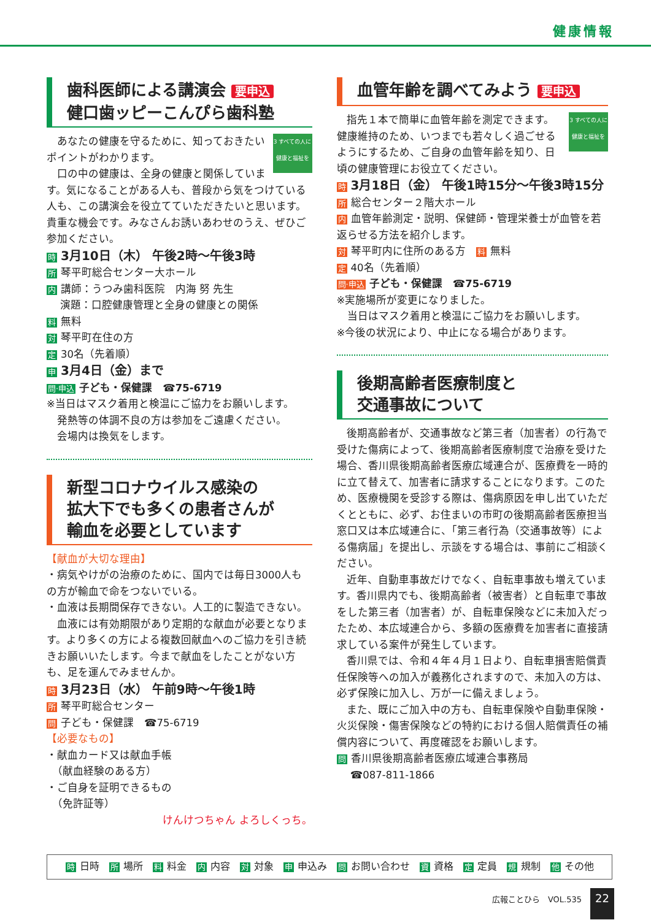健康情報
歯科医師による講演会 要申込
健口歯ッピーこんぴら歯科塾
3 すべての人に健康と福祉を
あなたの健康を守るために、知っておきたいポイントがわかります。
口の中の健康は、全身の健康と関係しています。気になることがある人も、普段から気をつけている人も、この講演会を役立てていただきたいと思います。貴重な機会です。みなさんお誘いあわせのうえ、ぜひご参加ください。
時 3月10日（木） 午後2時～午後3時
所琴平町総合センター大ホール
内講師：うつみ歯科医院　内海 努 先生
　 演題：口腔健康管理と全身の健康との関係
料無料
対琴平町在住の方
定 30名（先着順）
申 3月4日（金）まで
問·申込 子ども・保健課　☎75-6719
※当日はマスク着用と検温にご協力をお願いします。
　発熱等の体調不良の方は参加をご遠慮ください。
　会場内は換気をします。
新型コロナウイルス感染の
拡大下でも多くの患者さんが
輸血を必要としています
【献血が大切な理由】
・病気やけがの治療のために、国内では毎日3000人もの方が輸血で命をつないでいる。
・血液は長期間保存できない。人工的に製造できない。
血液には有効期限があり定期的な献血が必要となります。より多くの方による複数回献血へのご協力を引き続きお願いいたします。今まで献血をしたことがない方も、足を運んでみませんか。
時 3月23日（水） 午前9時～午後1時
所琴平町総合センター
問子ども・保健課　☎75-6719
【必要なもの】
・献血カード又は献血手帳
　（献血経験のある方）
・ご自身を証明できるもの
　（免許証等）
けんけつちゃん よろしくっち。
血管年齢を調べてみよう 要申込
3 すべての人に健康と福祉を
指先１本で簡単に血管年齢を測定できます。健康維持のため、いつまでも若々しく過ごせるようにするため、ご自身の血管年齢を知り、日頃の健康管理にお役立てください。
時 3月18日（金） 午後1時15分～午後3時15分
所総合センター２階大ホール
内血管年齢測定・説明、保健師・管理栄養士が血管を若返らせる方法を紹介します。
対琴平町内に住所のある方　料 無料
定 40名（先着順）
問·申込 子ども・保健課　☎75-6719
※実施場所が変更になりました。
　当日はマスク着用と検温にご協力をお願いします。
※今後の状況により、中止になる場合があります。
後期高齢者医療制度と
交通事故について
後期高齢者が、交通事故など第三者（加害者）の行為で受けた傷病によって、後期高齢者医療制度で治療を受けた場合、香川県後期高齢者医療広域連合が、医療費を一時的に立て替えて、加害者に請求することになります。このため、医療機関を受診する際は、傷病原因を申し出ていただくとともに、必ず、お住まいの市町の後期高齢者医療担当窓口又は本広域連合に、「第三者行為（交通事故等）による傷病届」を提出し、示談をする場合は、事前にご相談ください。
近年、自動車事故だけでなく、自転車事故も増えています。香川県内でも、後期高齢者（被害者）と自転車で事故をした第三者（加害者）が、自転車保険などに未加入だったため、本広域連合から、多額の医療費を加害者に直接請求している案件が発生しています。
香川県では、令和４年４月１日より、自転車損害賠償責任保険等への加入が義務化されますので、未加入の方は、必ず保険に加入し、万が一に備えましょう。
また、既にご加入中の方も、自転車保険や自動車保険・火災保険・傷害保険などの特約における個人賠償責任の補償内容について、再度確認をお願いします。
問香川県後期高齢者医療広域連合事務局
　 ☎087-811-1866
時日時　所 場所　料 料金　内 内容　対 対象　申 申込み　問 お問い合わせ　資 資格　定 定員　規 規制　他 その他
広報ことひら　VOL.535 22